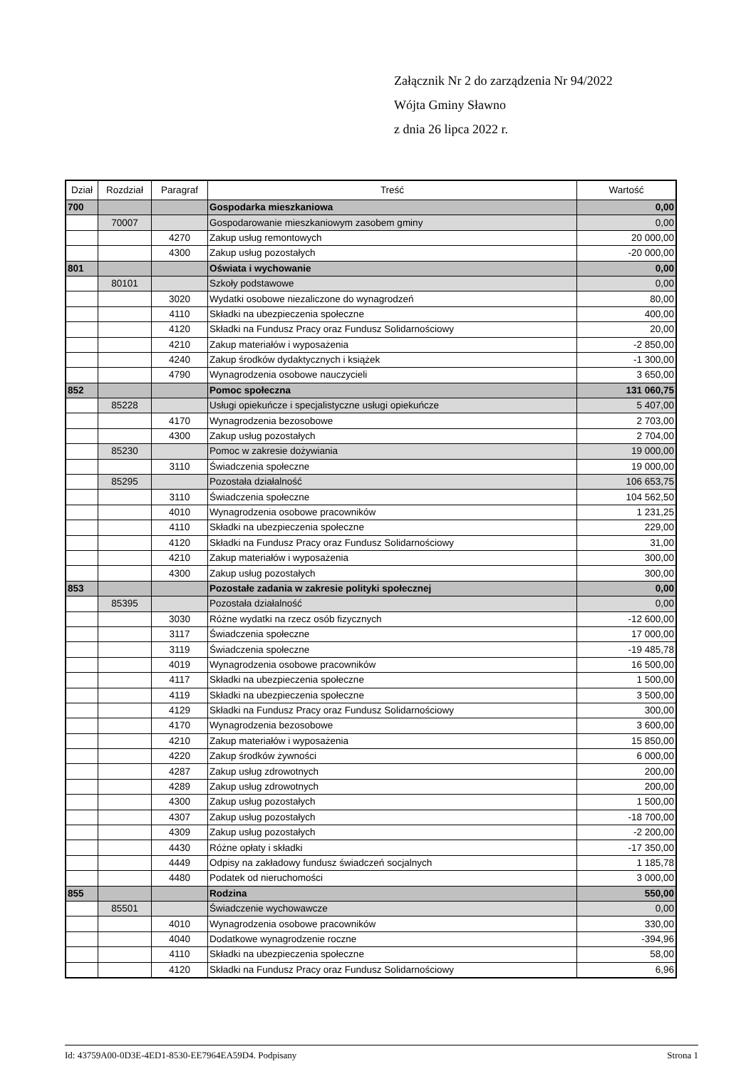Załącznik Nr 2 do zarządzenia Nr 94/2022
Wójta Gminy Sławno
z dnia 26 lipca 2022 r.
| Dział | Rozdział | Paragraf | Treść | Wartość |
| --- | --- | --- | --- | --- |
| 700 | | | Gospodarka mieszkaniowa | 0,00 |
| | 70007 | | Gospodarowanie mieszkaniowym zasobem gminy | 0,00 |
| | | 4270 | Zakup usług remontowych | 20 000,00 |
| | | 4300 | Zakup usług pozostałych | -20 000,00 |
| 801 | | | Oświata i wychowanie | 0,00 |
| | 80101 | | Szkoły podstawowe | 0,00 |
| | | 3020 | Wydatki osobowe niezaliczone do wynagrodzeń | 80,00 |
| | | 4110 | Składki na ubezpieczenia społeczne | 400,00 |
| | | 4120 | Składki na Fundusz Pracy oraz Fundusz Solidarnościowy | 20,00 |
| | | 4210 | Zakup materiałów i wyposażenia | -2 850,00 |
| | | 4240 | Zakup środków dydaktycznych i książek | -1 300,00 |
| | | 4790 | Wynagrodzenia osobowe nauczycieli | 3 650,00 |
| 852 | | | Pomoc społeczna | 131 060,75 |
| | 85228 | | Usługi opiekuńcze i specjalistyczne usługi opiekuńcze | 5 407,00 |
| | | 4170 | Wynagrodzenia bezosobowe | 2 703,00 |
| | | 4300 | Zakup usług pozostałych | 2 704,00 |
| | 85230 | | Pomoc w zakresie dożywiania | 19 000,00 |
| | | 3110 | Świadczenia społeczne | 19 000,00 |
| | 85295 | | Pozostała działalność | 106 653,75 |
| | | 3110 | Świadczenia społeczne | 104 562,50 |
| | | 4010 | Wynagrodzenia osobowe pracowników | 1 231,25 |
| | | 4110 | Składki na ubezpieczenia społeczne | 229,00 |
| | | 4120 | Składki na Fundusz Pracy oraz Fundusz Solidarnościowy | 31,00 |
| | | 4210 | Zakup materiałów i wyposażenia | 300,00 |
| | | 4300 | Zakup usług pozostałych | 300,00 |
| 853 | | | Pozostałe zadania w zakresie polityki społecznej | 0,00 |
| | 85395 | | Pozostała działalność | 0,00 |
| | | 3030 | Różne wydatki na rzecz osób fizycznych | -12 600,00 |
| | | 3117 | Świadczenia społeczne | 17 000,00 |
| | | 3119 | Świadczenia społeczne | -19 485,78 |
| | | 4019 | Wynagrodzenia osobowe pracowników | 16 500,00 |
| | | 4117 | Składki na ubezpieczenia społeczne | 1 500,00 |
| | | 4119 | Składki na ubezpieczenia społeczne | 3 500,00 |
| | | 4129 | Składki na Fundusz Pracy oraz Fundusz Solidarnościowy | 300,00 |
| | | 4170 | Wynagrodzenia bezosobowe | 3 600,00 |
| | | 4210 | Zakup materiałów i wyposażenia | 15 850,00 |
| | | 4220 | Zakup środków żywności | 6 000,00 |
| | | 4287 | Zakup usług zdrowotnych | 200,00 |
| | | 4289 | Zakup usług zdrowotnych | 200,00 |
| | | 4300 | Zakup usług pozostałych | 1 500,00 |
| | | 4307 | Zakup usług pozostałych | -18 700,00 |
| | | 4309 | Zakup usług pozostałych | -2 200,00 |
| | | 4430 | Różne opłaty i składki | -17 350,00 |
| | | 4449 | Odpisy na zakładowy fundusz świadczeń socjalnych | 1 185,78 |
| | | 4480 | Podatek od nieruchomości | 3 000,00 |
| 855 | | | Rodzina | 550,00 |
| | 85501 | | Świadczenie wychowawcze | 0,00 |
| | | 4010 | Wynagrodzenia osobowe pracowników | 330,00 |
| | | 4040 | Dodatkowe wynagrodzenie roczne | -394,96 |
| | | 4110 | Składki na ubezpieczenia społeczne | 58,00 |
| | | 4120 | Składki na Fundusz Pracy oraz Fundusz Solidarnościowy | 6,96 |
Id: 43759A00-0D3E-4ED1-8530-EE7964EA59D4. Podpisany Strona 1